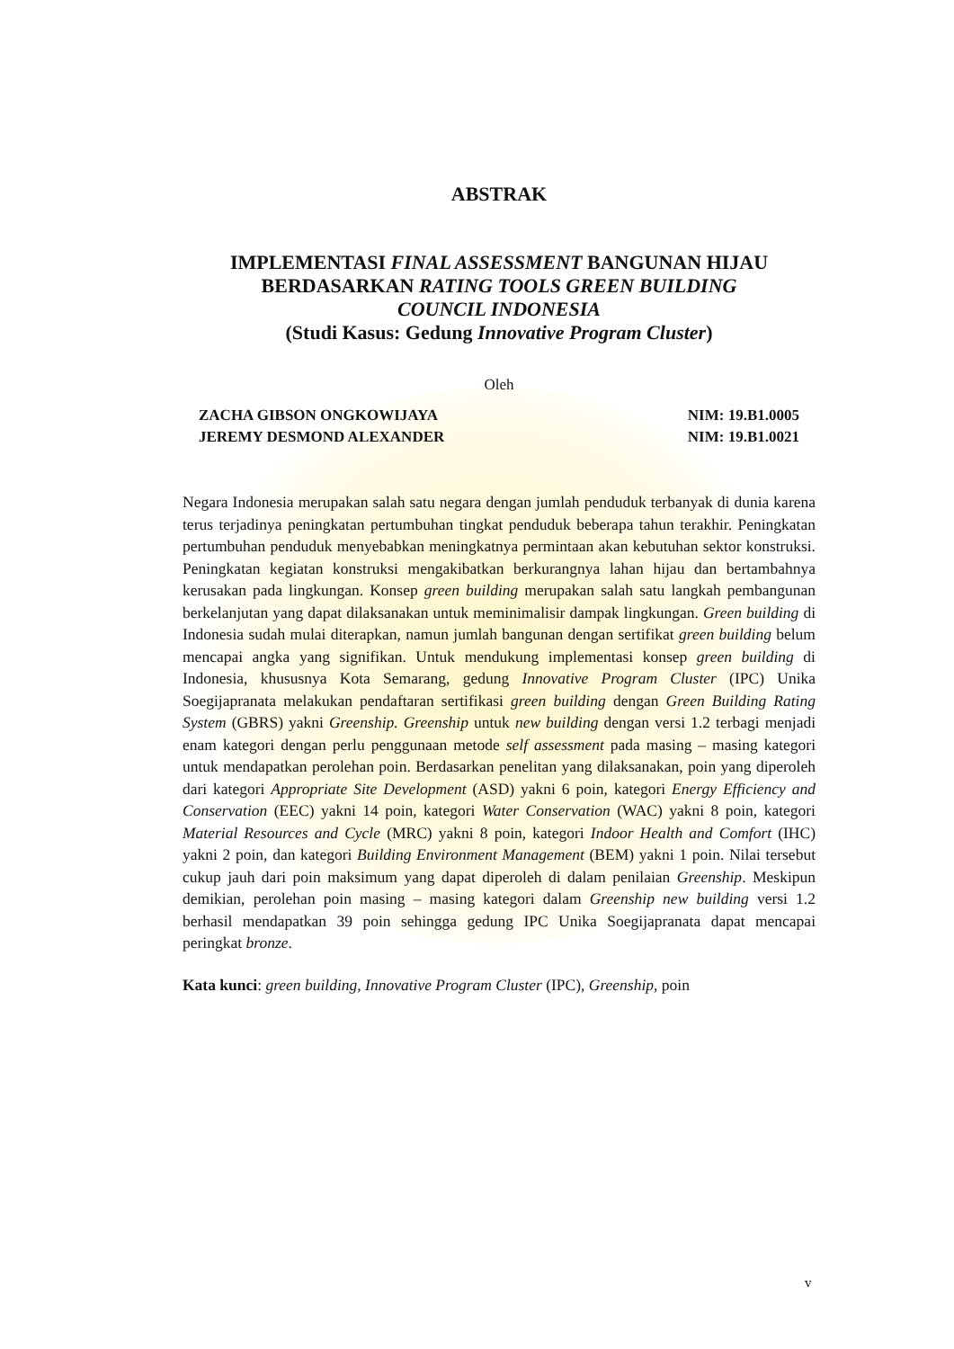ABSTRAK
IMPLEMENTASI FINAL ASSESSMENT BANGUNAN HIJAU
BERDASARKAN RATING TOOLS GREEN BUILDING
COUNCIL INDONESIA
(Studi Kasus: Gedung Innovative Program Cluster)
Oleh
ZACHA GIBSON ONGKOWIJAYA NIM: 19.B1.0005
JEREMY DESMOND ALEXANDER NIM: 19.B1.0021
Negara Indonesia merupakan salah satu negara dengan jumlah penduduk terbanyak di dunia karena terus terjadinya peningkatan pertumbuhan tingkat penduduk beberapa tahun terakhir. Peningkatan pertumbuhan penduduk menyebabkan meningkatnya permintaan akan kebutuhan sektor konstruksi. Peningkatan kegiatan konstruksi mengakibatkan berkurangnya lahan hijau dan bertambahnya kerusakan pada lingkungan. Konsep green building merupakan salah satu langkah pembangunan berkelanjutan yang dapat dilaksanakan untuk meminimalisir dampak lingkungan. Green building di Indonesia sudah mulai diterapkan, namun jumlah bangunan dengan sertifikat green building belum mencapai angka yang signifikan. Untuk mendukung implementasi konsep green building di Indonesia, khususnya Kota Semarang, gedung Innovative Program Cluster (IPC) Unika Soegijapranata melakukan pendaftaran sertifikasi green building dengan Green Building Rating System (GBRS) yakni Greenship. Greenship untuk new building dengan versi 1.2 terbagi menjadi enam kategori dengan perlu penggunaan metode self assessment pada masing – masing kategori untuk mendapatkan perolehan poin. Berdasarkan penelitan yang dilaksanakan, poin yang diperoleh dari kategori Appropriate Site Development (ASD) yakni 6 poin, kategori Energy Efficiency and Conservation (EEC) yakni 14 poin, kategori Water Conservation (WAC) yakni 8 poin, kategori Material Resources and Cycle (MRC) yakni 8 poin, kategori Indoor Health and Comfort (IHC) yakni 2 poin, dan kategori Building Environment Management (BEM) yakni 1 poin. Nilai tersebut cukup jauh dari poin maksimum yang dapat diperoleh di dalam penilaian Greenship. Meskipun demikian, perolehan poin masing – masing kategori dalam Greenship new building versi 1.2 berhasil mendapatkan 39 poin sehingga gedung IPC Unika Soegijapranata dapat mencapai peringkat bronze.
Kata kunci: green building, Innovative Program Cluster (IPC), Greenship, poin
v